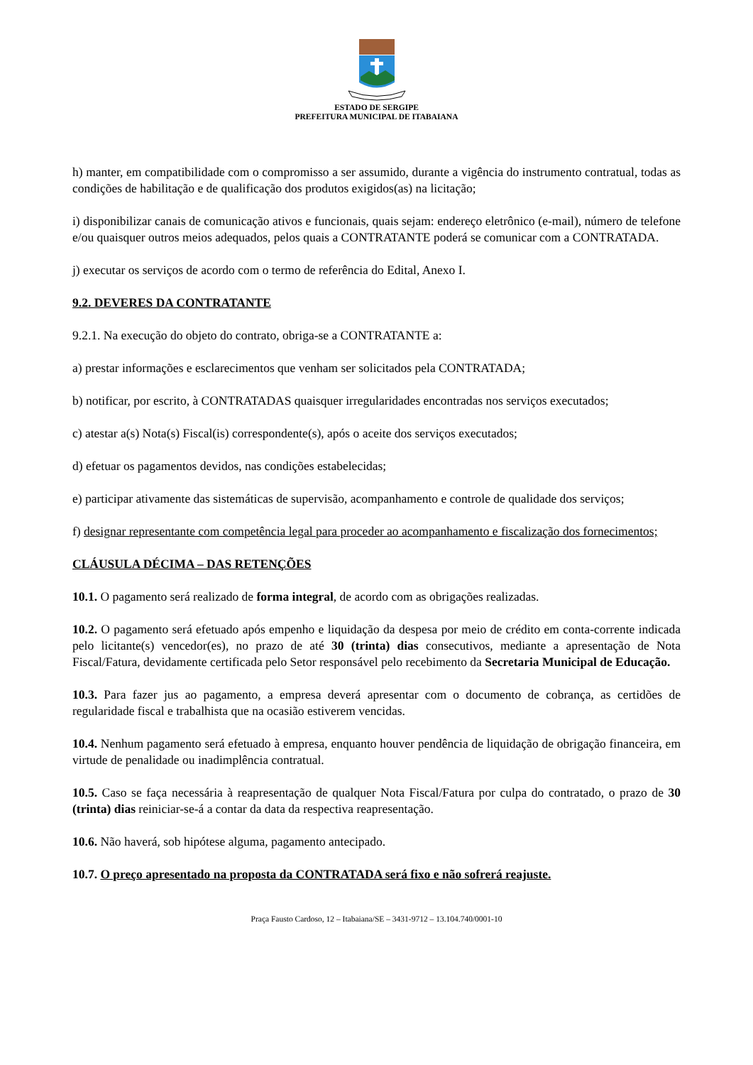ESTADO DE SERGIPE
PREFEITURA MUNICIPAL DE ITABAIANA
h) manter, em compatibilidade com o compromisso a ser assumido, durante a vigência do instrumento contratual, todas as condições de habilitação e de qualificação dos produtos exigidos(as) na licitação;
i) disponibilizar canais de comunicação ativos e funcionais, quais sejam: endereço eletrônico (e-mail), número de telefone e/ou quaisquer outros meios adequados, pelos quais a CONTRATANTE poderá se comunicar com a CONTRATADA.
j) executar os serviços de acordo com o termo de referência do Edital, Anexo I.
9.2. DEVERES DA CONTRATANTE
9.2.1. Na execução do objeto do contrato, obriga-se a CONTRATANTE a:
a) prestar informações e esclarecimentos que venham ser solicitados pela CONTRATADA;
b) notificar, por escrito, à CONTRATADAS quaisquer irregularidades encontradas nos serviços executados;
c) atestar a(s) Nota(s) Fiscal(is) correspondente(s), após o aceite dos serviços executados;
d) efetuar os pagamentos devidos, nas condições estabelecidas;
e) participar ativamente das sistemáticas de supervisão, acompanhamento e controle de qualidade dos serviços;
f) designar representante com competência legal para proceder ao acompanhamento e fiscalização dos fornecimentos;
CLÁUSULA DÉCIMA – DAS RETENÇÕES
10.1. O pagamento será realizado de forma integral, de acordo com as obrigações realizadas.
10.2. O pagamento será efetuado após empenho e liquidação da despesa por meio de crédito em conta-corrente indicada pelo licitante(s) vencedor(es), no prazo de até 30 (trinta) dias consecutivos, mediante a apresentação de Nota Fiscal/Fatura, devidamente certificada pelo Setor responsável pelo recebimento da Secretaria Municipal de Educação.
10.3. Para fazer jus ao pagamento, a empresa deverá apresentar com o documento de cobrança, as certidões de regularidade fiscal e trabalhista que na ocasião estiverem vencidas.
10.4. Nenhum pagamento será efetuado à empresa, enquanto houver pendência de liquidação de obrigação financeira, em virtude de penalidade ou inadimplência contratual.
10.5. Caso se faça necessária à reapresentação de qualquer Nota Fiscal/Fatura por culpa do contratado, o prazo de 30 (trinta) dias reiniciar-se-á a contar da data da respectiva reapresentação.
10.6. Não haverá, sob hipótese alguma, pagamento antecipado.
10.7. O preço apresentado na proposta da CONTRATADA será fixo e não sofrerá reajuste.
Praça Fausto Cardoso, 12 – Itabaiana/SE – 3431-9712 – 13.104.740/0001-10